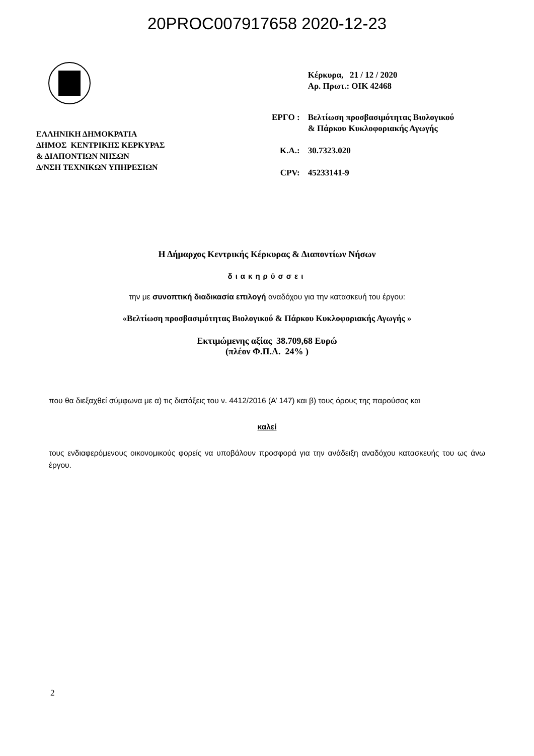20PROC007917658 2020-12-23
ΕΛΛΗΝΙΚΗ ΔΗΜΟΚΡΑΤΙΑ
ΔΗΜΟΣ ΚΕΝΤΡΙΚΗΣ ΚΕΡΚΥΡΑΣ
& ΔΙΑΠΟΝΤΙΩΝ ΝΗΣΩΝ
Δ/ΝΣΗ ΤΕΧΝΙΚΩΝ ΥΠΗΡΕΣΙΩΝ
| | Κέρκυρα, 21 / 12 / 2020 Αρ. Πρωτ.: ΟΙΚ 42468 |
| ΕΡΓΟ : | Βελτίωση προσβασιμότητας Βιολογικού & Πάρκου Κυκλοφοριακής Αγωγής |
| Κ.Α.: | 30.7323.020 |
| CPV: | 45233141-9 |
Η Δήμαρχος Κεντρικής Κέρκυρας & Διαποντίων Νήσων
διακηρύσσει
την με συνοπτική διαδικασία επιλογή αναδόχου για την κατασκευή του έργου:
«Βελτίωση προσβασιμότητας Βιολογικού & Πάρκου Κυκλοφοριακής Αγωγής »
Εκτιμώμενης αξίας 38.709,68 Ευρώ
(πλέον Φ.Π.Α. 24% )
που θα διεξαχθεί σύμφωνα με α) τις διατάξεις του ν. 4412/2016 (Α’ 147) και β) τους όρους της παρούσας και
καλεί
τους ενδιαφερόμενους οικονομικούς φορείς να υποβάλουν προσφορά για την ανάδειξη αναδόχου κατασκευής του ως άνω έργου.
2